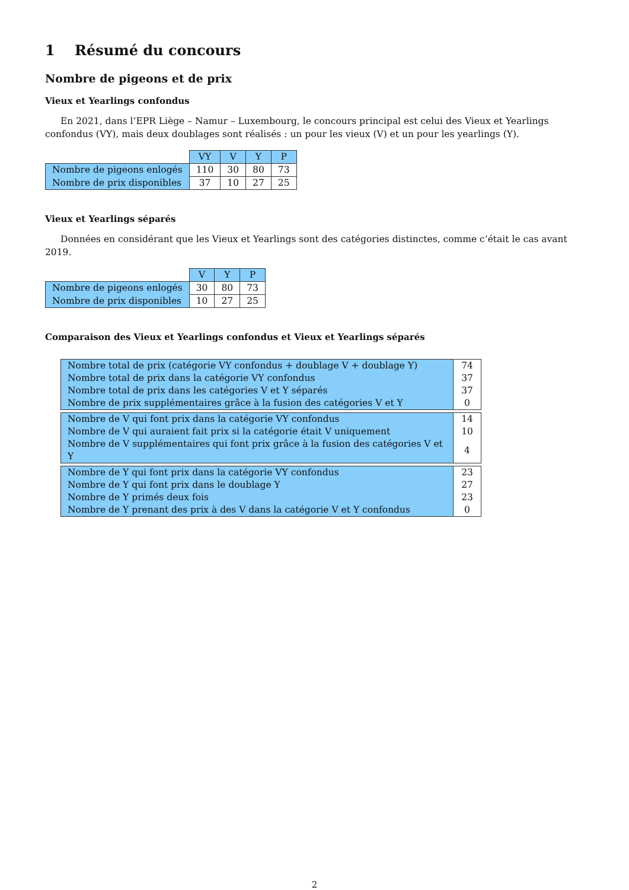1 Résumé du concours
Nombre de pigeons et de prix
Vieux et Yearlings confondus
En 2021, dans l’EPR Liège – Namur – Luxembourg, le concours principal est celui des Vieux et Yearlings confondus (VY), mais deux doublages sont réalisés : un pour les vieux (V) et un pour les yearlings (Y).
| | VY | V | Y | P |
| --- | --- | --- | --- | --- |
| Nombre de pigeons enlogés | 110 | 30 | 80 | 73 |
| Nombre de prix disponibles | 37 | 10 | 27 | 25 |
Vieux et Yearlings séparés
Données en considérant que les Vieux et Yearlings sont des catégories distinctes, comme c’était le cas avant 2019.
| | V | Y | P |
| --- | --- | --- | --- |
| Nombre de pigeons enlogés | 30 | 80 | 73 |
| Nombre de prix disponibles | 10 | 27 | 25 |
Comparaison des Vieux et Yearlings confondus et Vieux et Yearlings séparés
| Nombre total de prix (catégorie VY confondus + doublage V + doublage Y) | 74 |
| Nombre total de prix dans la catégorie VY confondus | 37 |
| Nombre total de prix dans les catégories V et Y séparés | 37 |
| Nombre de prix supplémentaires grâce à la fusion des catégories V et Y | 0 |
| Nombre de V qui font prix dans la catégorie VY confondus | 14 |
| Nombre de V qui auraient fait prix si la catégorie était V uniquement | 10 |
| Nombre de V supplémentaires qui font prix grâce à la fusion des catégories V et Y | 4 |
| Nombre de Y qui font prix dans la catégorie VY confondus | 23 |
| Nombre de Y qui font prix dans le doublage Y | 27 |
| Nombre de Y primés deux fois | 23 |
| Nombre de Y prenant des prix à des V dans la catégorie V et Y confondus | 0 |
2